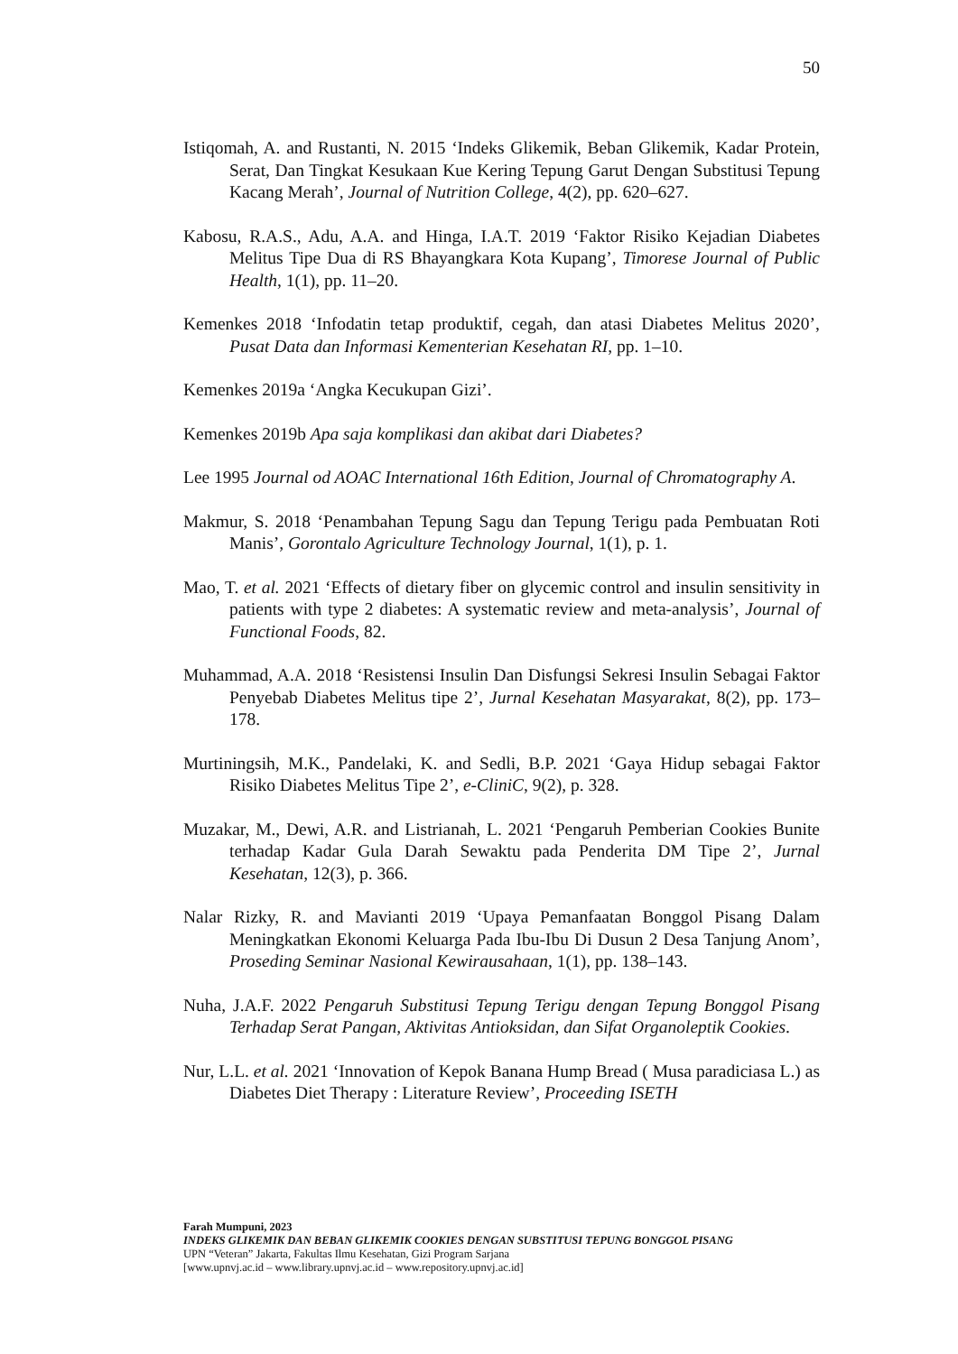50
Istiqomah, A. and Rustanti, N. 2015 ‘Indeks Glikemik, Beban Glikemik, Kadar Protein, Serat, Dan Tingkat Kesukaan Kue Kering Tepung Garut Dengan Substitusi Tepung Kacang Merah’, Journal of Nutrition College, 4(2), pp. 620–627.
Kabosu, R.A.S., Adu, A.A. and Hinga, I.A.T. 2019 ‘Faktor Risiko Kejadian Diabetes Melitus Tipe Dua di RS Bhayangkara Kota Kupang’, Timorese Journal of Public Health, 1(1), pp. 11–20.
Kemenkes 2018 ‘Infodatin tetap produktif, cegah, dan atasi Diabetes Melitus 2020’, Pusat Data dan Informasi Kementerian Kesehatan RI, pp. 1–10.
Kemenkes 2019a ‘Angka Kecukupan Gizi’.
Kemenkes 2019b Apa saja komplikasi dan akibat dari Diabetes?
Lee 1995 Journal od AOAC International 16th Edition, Journal of Chromatography A.
Makmur, S. 2018 ‘Penambahan Tepung Sagu dan Tepung Terigu pada Pembuatan Roti Manis’, Gorontalo Agriculture Technology Journal, 1(1), p. 1.
Mao, T. et al. 2021 ‘Effects of dietary fiber on glycemic control and insulin sensitivity in patients with type 2 diabetes: A systematic review and meta-analysis’, Journal of Functional Foods, 82.
Muhammad, A.A. 2018 ‘Resistensi Insulin Dan Disfungsi Sekresi Insulin Sebagai Faktor Penyebab Diabetes Melitus tipe 2’, Jurnal Kesehatan Masyarakat, 8(2), pp. 173–178.
Murtiningsih, M.K., Pandelaki, K. and Sedli, B.P. 2021 ‘Gaya Hidup sebagai Faktor Risiko Diabetes Melitus Tipe 2’, e-CliniC, 9(2), p. 328.
Muzakar, M., Dewi, A.R. and Listrianah, L. 2021 ‘Pengaruh Pemberian Cookies Bunite terhadap Kadar Gula Darah Sewaktu pada Penderita DM Tipe 2’, Jurnal Kesehatan, 12(3), p. 366.
Nalar Rizky, R. and Mavianti 2019 ‘Upaya Pemanfaatan Bonggol Pisang Dalam Meningkatkan Ekonomi Keluarga Pada Ibu-Ibu Di Dusun 2 Desa Tanjung Anom’, Proseding Seminar Nasional Kewirausahaan, 1(1), pp. 138–143.
Nuha, J.A.F. 2022 Pengaruh Substitusi Tepung Terigu dengan Tepung Bonggol Pisang Terhadap Serat Pangan, Aktivitas Antioksidan, dan Sifat Organoleptik Cookies.
Nur, L.L. et al. 2021 ‘Innovation of Kepok Banana Hump Bread ( Musa paradiciasa L.) as Diabetes Diet Therapy : Literature Review’, Proceeding ISETH
Farah Mumpuni, 2023
INDEKS GLIKEMIK DAN BEBAN GLIKEMIK COOKIES DENGAN SUBSTITUSI TEPUNG BONGGOL PISANG
UPN “Veteran” Jakarta, Fakultas Ilmu Kesehatan, Gizi Program Sarjana
[www.upnvj.ac.id – www.library.upnvj.ac.id – www.repository.upnvj.ac.id]